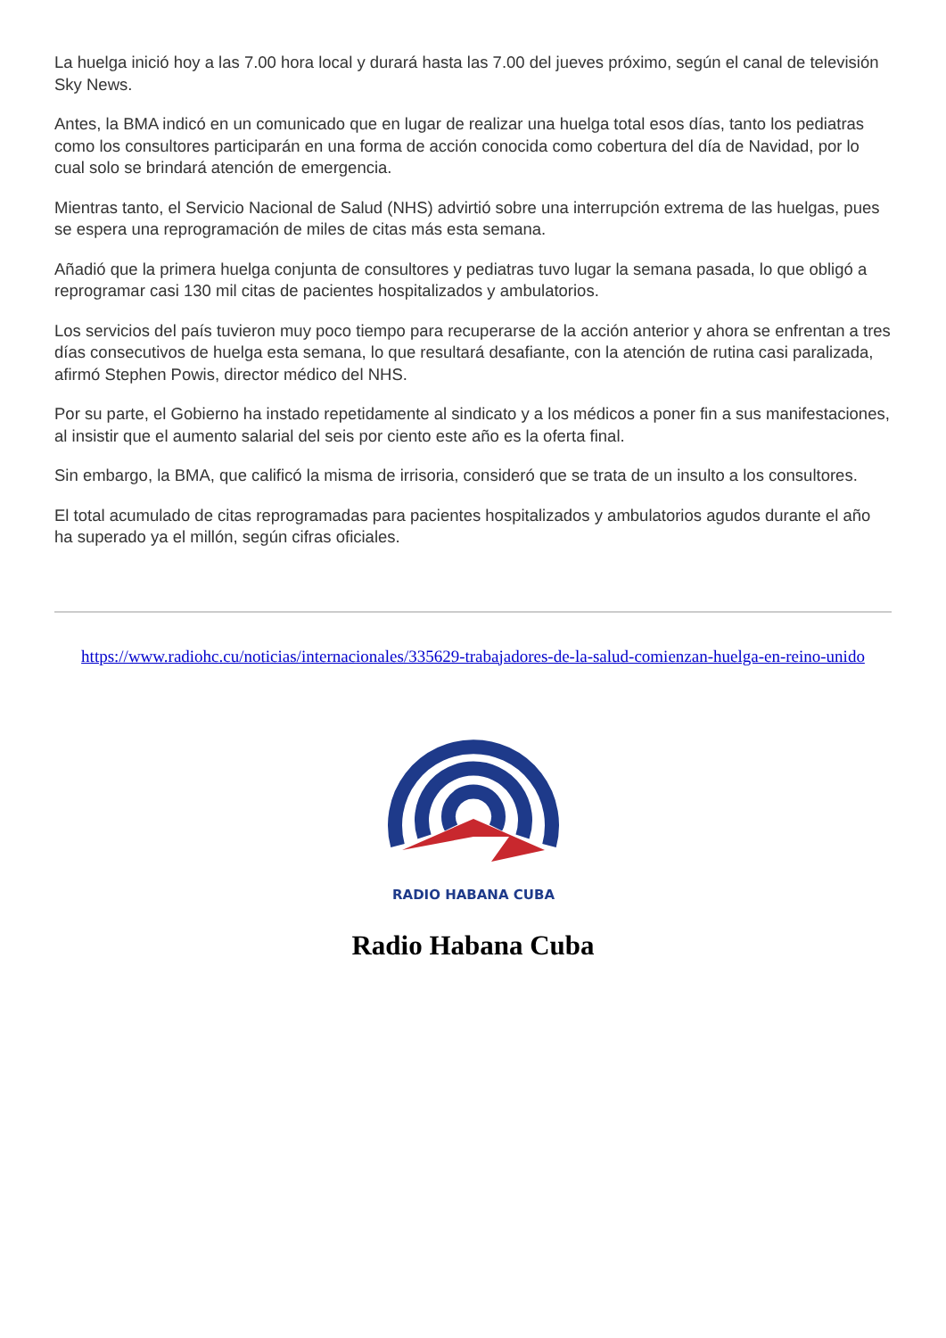La huelga inició hoy a las 7.00 hora local y durará hasta las 7.00 del jueves próximo, según el canal de televisión Sky News.
Antes, la BMA indicó en un comunicado que en lugar de realizar una huelga total esos días, tanto los pediatras como los consultores participarán en una forma de acción conocida como cobertura del día de Navidad, por lo cual solo se brindará atención de emergencia.
Mientras tanto, el Servicio Nacional de Salud (NHS) advirtió sobre una interrupción extrema de las huelgas, pues se espera una reprogramación de miles de citas más esta semana.
Añadió que la primera huelga conjunta de consultores y pediatras tuvo lugar la semana pasada, lo que obligó a reprogramar casi 130 mil citas de pacientes hospitalizados y ambulatorios.
Los servicios del país tuvieron muy poco tiempo para recuperarse de la acción anterior y ahora se enfrentan a tres días consecutivos de huelga esta semana, lo que resultará desafiante, con la atención de rutina casi paralizada, afirmó Stephen Powis, director médico del NHS.
Por su parte, el Gobierno ha instado repetidamente al sindicato y a los médicos a poner fin a sus manifestaciones, al insistir que el aumento salarial del seis por ciento este año es la oferta final.
Sin embargo, la BMA, que calificó la misma de irrisoria, consideró que se trata de un insulto a los consultores.
El total acumulado de citas reprogramadas para pacientes hospitalizados y ambulatorios agudos durante el año ha superado ya el millón, según cifras oficiales.
https://www.radiohc.cu/noticias/internacionales/335629-trabajadores-de-la-salud-comienzan-huelga-en-reino-unido
RADIO HABANA CUBA
Radio Habana Cuba